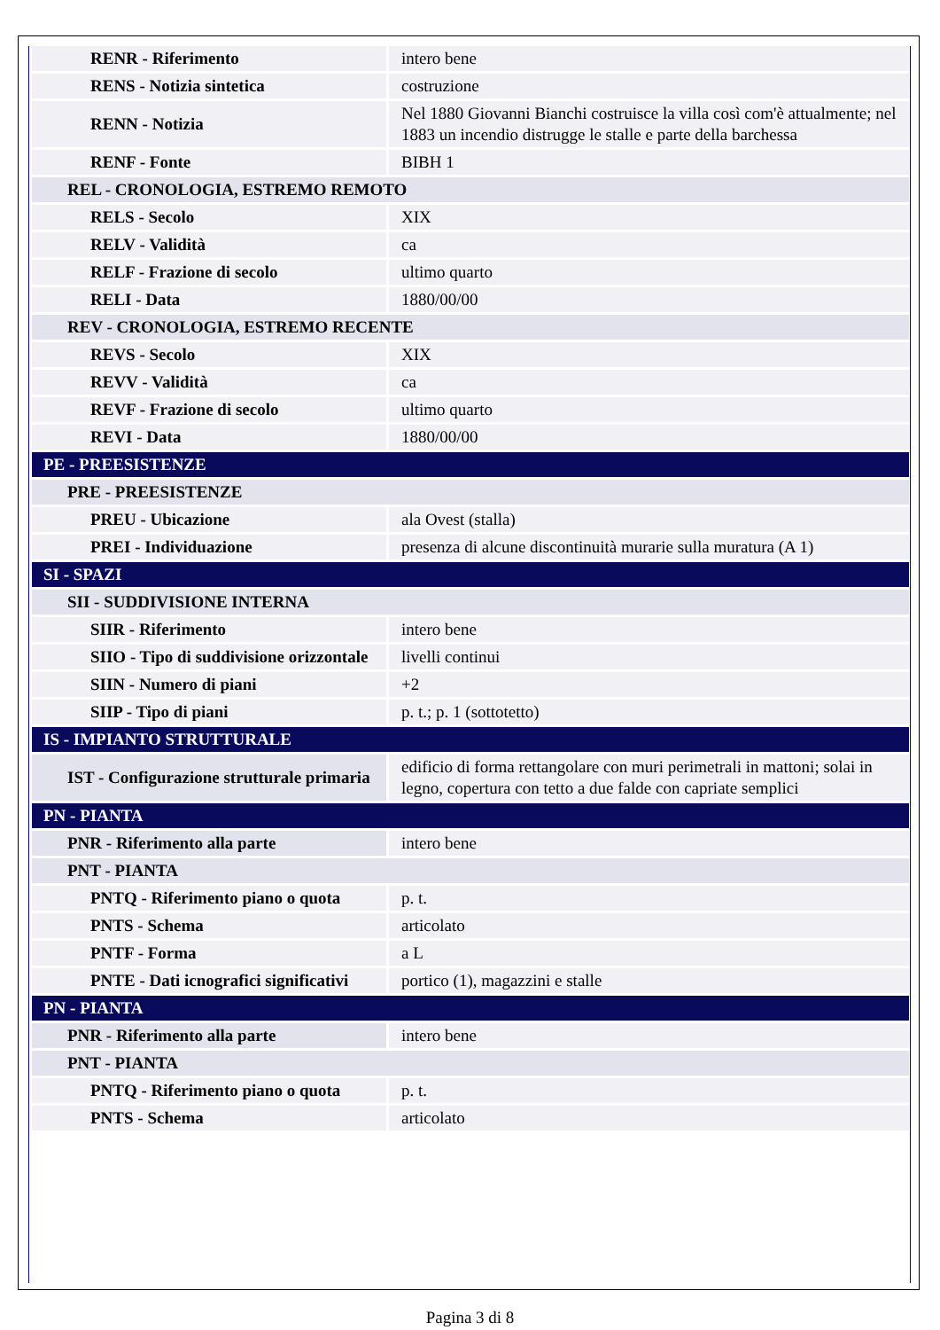| RENR - Riferimento | intero bene |
| RENS - Notizia sintetica | costruzione |
| RENN - Notizia | Nel 1880 Giovanni Bianchi costruisce la villa così com'è attualmente; nel 1883 un incendio distrugge le stalle e parte della barchessa |
| RENF - Fonte | BIBH 1 |
| REL - CRONOLOGIA, ESTREMO REMOTO | |
| RELS - Secolo | XIX |
| RELV - Validità | ca |
| RELF - Frazione di secolo | ultimo quarto |
| RELI - Data | 1880/00/00 |
| REV - CRONOLOGIA, ESTREMO RECENTE | |
| REVS - Secolo | XIX |
| REVV - Validità | ca |
| REVF - Frazione di secolo | ultimo quarto |
| REVI - Data | 1880/00/00 |
| PE - PREESISTENZE | |
| PRE - PREESISTENZE | |
| PREU - Ubicazione | ala Ovest (stalla) |
| PREI - Individuazione | presenza di alcune discontinuità murarie sulla muratura (A 1) |
| SI - SPAZI | |
| SII - SUDDIVISIONE INTERNA | |
| SIIR - Riferimento | intero bene |
| SIIO - Tipo di suddivisione orizzontale | livelli continui |
| SIIN - Numero di piani | +2 |
| SIIP - Tipo di piani | p. t.; p. 1 (sottotetto) |
| IS - IMPIANTO STRUTTURALE | |
| IST - Configurazione strutturale primaria | edificio di forma rettangolare con muri perimetrali in mattoni; solai in legno, copertura con tetto a due falde con capriate semplici |
| PN - PIANTA | |
| PNR - Riferimento alla parte | intero bene |
| PNT - PIANTA | |
| PNTQ - Riferimento piano o quota | p. t. |
| PNTS - Schema | articolato |
| PNTF - Forma | a L |
| PNTE - Dati icnografici significativi | portico (1), magazzini e stalle |
| PN - PIANTA | |
| PNR - Riferimento alla parte | intero bene |
| PNT - PIANTA | |
| PNTQ - Riferimento piano o quota | p. t. |
| PNTS - Schema | articolato |
Pagina 3 di 8